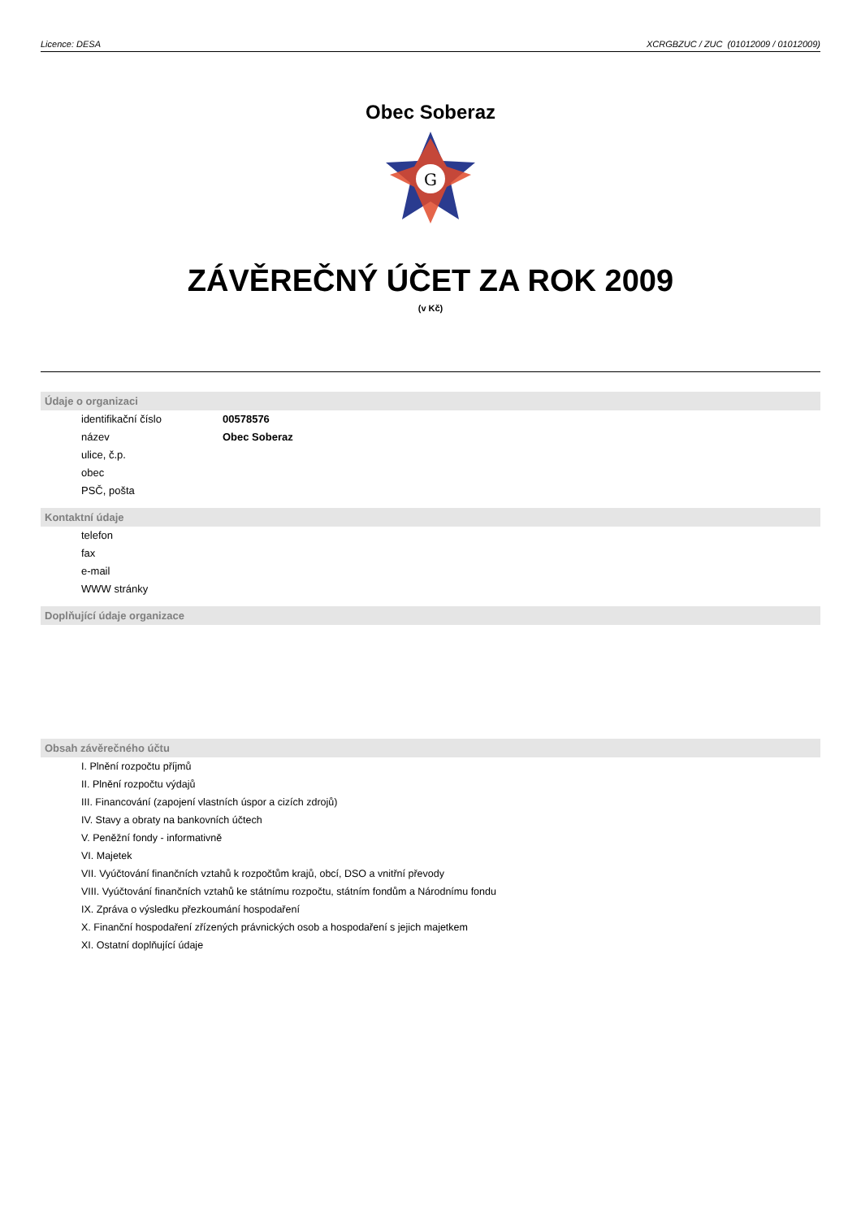Licence: DESA XCRGBZUC / ZUC (01012009 / 01012009)
Obec Soberaz
G
ZÁVĚREČNÝ ÚČET ZA ROK 2009
(v Kč)
Údaje o organizaci
identifikační číslo 00578576
název Obec Soberaz
ulice, č.p.
obec
PSČ, pošta
Kontaktní údaje
telefon
fax
e-mail
WWW stránky
Doplňující údaje organizace
Obsah závěrečného účtu
I. Plnění rozpočtu příjmů
II. Plnění rozpočtu výdajů
III. Financování (zapojení vlastních úspor a cizích zdrojů)
IV. Stavy a obraty na bankovních účtech
V. Peněžní fondy - informativně
VI. Majetek
VII. Vyúčtování finančních vztahů k rozpočtům krajů, obcí, DSO a vnitřní převody
VIII. Vyúčtování finančních vztahů ke státnímu rozpočtu, státním fondům a Národnímu fondu
IX. Zpráva o výsledku přezkoumání hospodaření
X. Finanční hospodaření zřízených právnických osob a hospodaření s jejich majetkem
XI. Ostatní doplňující údaje